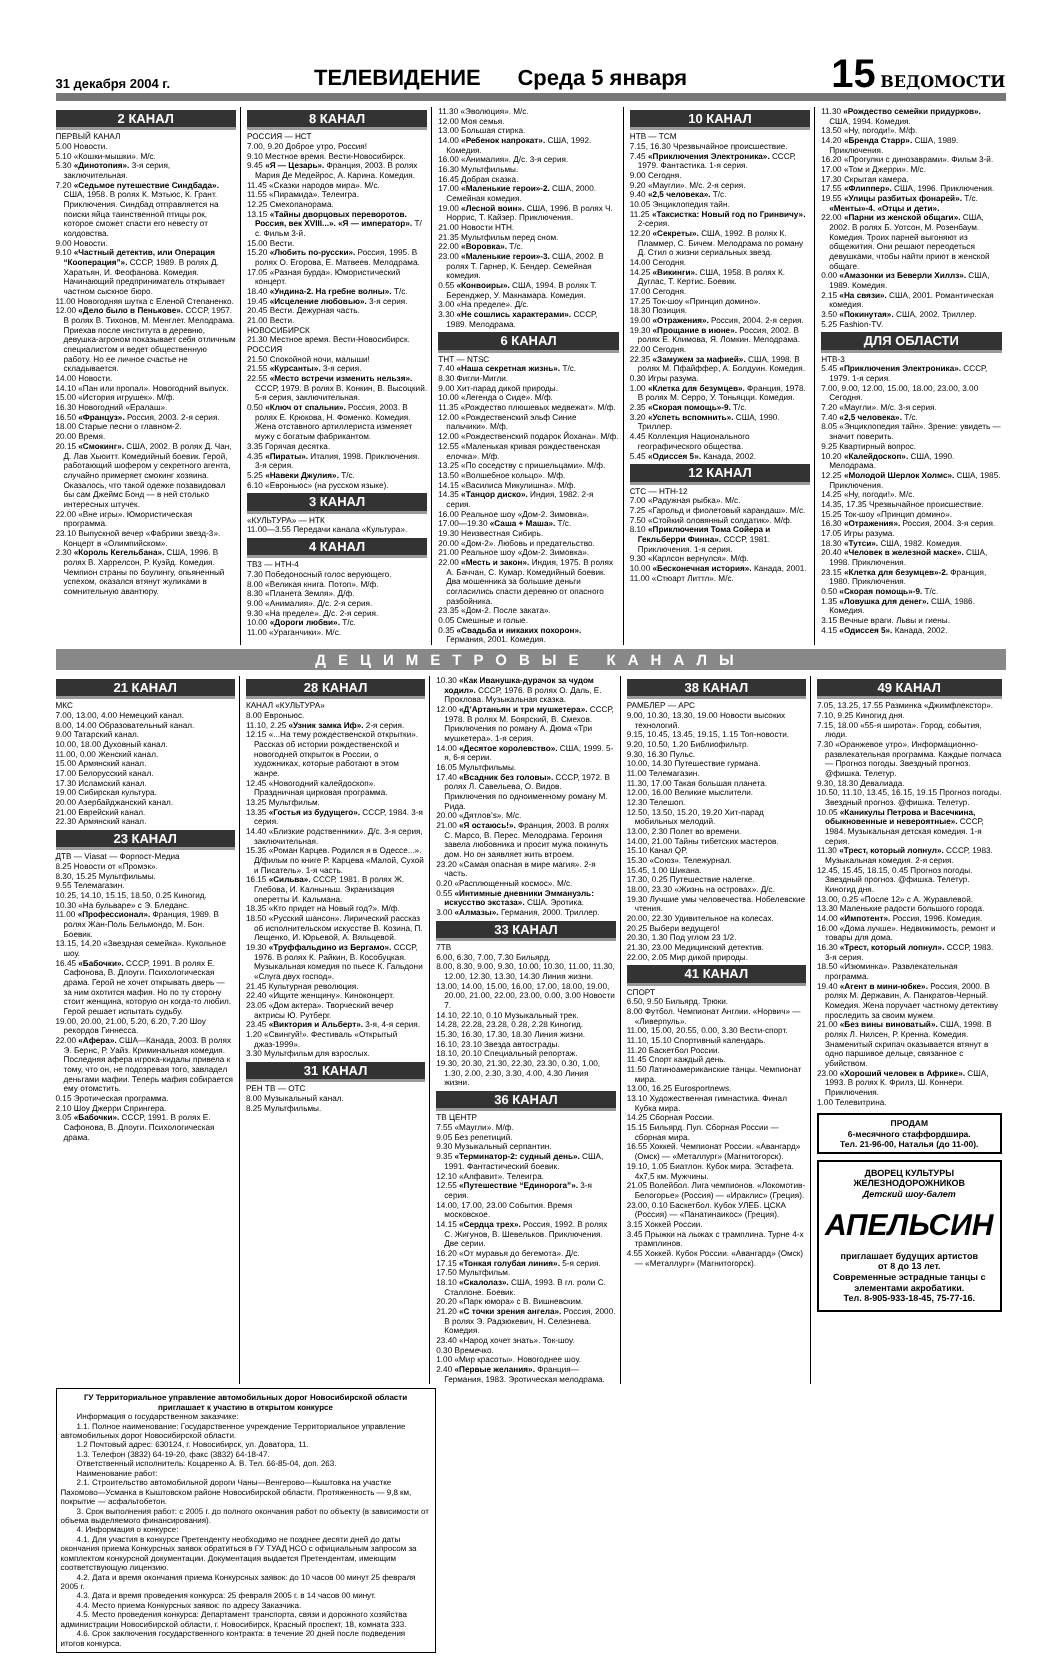31 декабря 2004 г. ТЕЛЕВИДЕНИЕ Среда 5 января 15 ВЕДОМОСТИ
2 КАНАЛ
ПЕРВЫЙ КАНАЛ
5.00 Новости.
5.10 «Кошки-мышки». М/с.
5.30 «Динотопия». 3-я серия, заключительная.
7.20 «Седьмое путешествие Синдбада». США, 1958. В ролях К. Мэтьюс, К. Грант. Приключения. Синдбад отправляется на поиски яйца таинственной птицы рок, которое сможет спасти его невесту от колдовства.
9.00 Новости.
9.10 «Частный детектив, или Операция “Кооперация”». СССР, 1989. В ролях Д. Харатьян, И. Феофанова. Комедия. Начинающий предприниматель открывает частном сыскное бюро.
11.00 Новогодняя шутка с Еленой Степаненко.
12.00 «Дело было в Пенькове». СССР, 1957. В ролях В. Тихонов, М. Менглет. Мелодрама. Приехав после института в деревню, девушка-агроном показывает себя отличным специалистом и ведет общественную работу. Но ее личное счастье не складывается.
14.00 Новости.
14.10 «Пан или пропал». Новогодний выпуск.
15.00 «История игрушек». М/ф.
16.30 Новогодний «Ералаш».
16.50 «Француз». Россия, 2003. 2-я серия.
18.00 Старые песни о главном-2.
20.00 Время.
20.15 «Смокинг». США, 2002. В ролях Д. Чан, Д. Лав Хьюитт. Комедийный боевик. Герой, работающий шофером у секретного агента, случайно примеряет смокинг хозяина. Оказалось, что такой одежке позавидовал бы сам Джеймс Бонд — в ней столько интересных штучек.
22.00 «Вне игры». Юмористическая программа.
23.10 Выпускной вечер «Фабрики звезд-3». Концерт в «Олимпийском».
2.30 «Король Кегельбана». США, 1996. В ролях В. Харрелсон, Р. Куэйд. Комедия. Чемпион страны по боулингу, опьяненный успехом, оказался втянут жуликами в сомнительную авантюру.
8 КАНАЛ
РОССИЯ — НСТ
7.00, 9.20 Доброе утро, Россия!
9.10 Местное время. Вести-Новосибирск.
9.45 «Я — Цезарь». Франция, 2003. В ролях Мария Де Медейрос, А. Карина. Комедия.
11.45 «Сказки народов мира». М/с.
11.55 «Пирамида». Телеигра.
12.25 Смехопанорама.
13.15 «Тайны дворцовых переворотов. Россия, век XVIII...». «Я — император». Т/с. Фильм 3-й.
15.00 Вести.
15.20 «Любить по-русски». Россия, 1995. В ролях О. Егорова, Е. Матвеев. Мелодрама.
17.05 «Разная бурда». Юмористический концерт.
18.40 «Ундина-2. На гребне волны». Т/с.
19.45 «Исцеление любовью». 3-я серия.
20.45 Вести. Дежурная часть.
21.00 Вести.
НОВОСИБИРСК
21.30 Местное время. Вести-Новосибирск.
РОССИЯ
21.50 Спокойной ночи, малыши!
21.55 «Курсанты». 3-я серия.
22.55 «Место встречи изменить нельзя». СССР, 1979. В ролях В. Конкин, В. Высоцкий. 5-я серия, заключительная.
0.50 «Ключ от спальни». Россия, 2003. В ролях Е. Крюкова, Н. Фоменко. Комедия. Жена отставного артиллериста изменяет мужу с богатым фабрикантом.
3.35 Горячая десятка.
4.35 «Пираты». Италия, 1998. Приключения. 3-я серия.
5.25 «Навеки Джулия». Т/с.
6.10 «Евроньюс» (на русском языке).
3 КАНАЛ
«КУЛЬТУРА» — НТК
11.00—3.55 Передачи канала «Культура».
4 КАНАЛ
ТВ3 — НТН-4
7.30 Победоносный голос верующего.
8.00 «Великая книга. Потоп». М/ф.
8.30 «Планета Земля». Д/ф.
9.00 «Анималия». Д/с. 2-я серия.
9.30 «На пределе». Д/с. 2-я серия.
10.00 «Дороги любви». Т/с.
11.00 «Ураганчики». М/с.
11.30 «Эволюция». М/с.
12.00 Моя семья.
13.00 Большая стирка.
14.00 «Ребенок напрокат». США, 1992. Комедия.
16.00 «Анималия». Д/с. 3-я серия.
16.30 Мультфильмы.
16.45 Добрая сказка.
17.00 «Маленькие герои»-2. США, 2000. Семейная комедия.
19.00 «Лесной воин». США, 1996. В ролях Ч. Норрис, Т. Кайзер. Приключения.
21.00 Новости НТН.
21.35 Мультфильм перед сном.
22.00 «Воровка». Т/с.
23.00 «Маленькие герои»-3. США, 2002. В ролях Т. Гарнер, К. Бендер. Семейная комедия.
0.55 «Конвоиры». США, 1994. В ролях Т. Беренджер, У. Макнамара. Комедия.
3.00 «На пределе». Д/с.
3.30 «Не сошлись характерами». СССР, 1989. Мелодрама.
6 КАНАЛ
ТНТ — NTSC
7.40 «Наша секретная жизнь». Т/с.
8.30 Фигли-Мигли.
9.00 Хит-парад дикой природы.
10.00 «Легенда о Сиде». М/ф.
11.35 «Рождество плюшевых медвежат». М/ф.
12.00 «Рождественский эльф Синие пальчики». М/ф.
12.00 «Рождественский подарок Йохана». М/ф.
12.55 «Маленькая кривая рождественская елочка». М/ф.
13.25 «По соседству с пришельцами». М/ф.
13.50 «Волшебное кольцо». М/ф.
14.15 «Василиса Микулишна». М/ф.
14.35 «Танцор диско». Индия, 1982. 2-я серия.
16.00 Реальное шоу «Дом-2. Зимовка».
17.00—19.30 «Саша + Маша». Т/с.
19.30 Неизвестная Сибирь.
20.00 «Дом-2». Любовь и предательство.
21.00 Реальное шоу «Дом-2. Зимовка».
22.00 «Месть и закон». Индия, 1975. В ролях А. Баччан, С. Кумар. Комедийный боевик. Два мошенника за большие деньги согласились спасти деревню от опасного разбойника.
23.35 «Дом-2. После заката».
0.05 Смешные и голые.
0.35 «Свадьба и никаких похорон». Германия, 2001. Комедия.
10 КАНАЛ
НТВ — ТСМ
7.15, 16.30 Чрезвычайное происшествие.
7.45 «Приключения Электроника». СССР, 1979. Фантастика. 1-я серия.
9.00 Сегодня.
9.20 «Маугли». М/с. 2-я серия.
9.40 «2,5 человека». Т/с.
10.05 Энциклопедия тайн.
11.25 «Таксистка: Новый год по Гринвичу». 2-серия.
12.20 «Секреты». США, 1992. В ролях К. Пламмер, С. Бичем. Мелодрама по роману Д. Стил о жизни сериальных звезд.
14.00 Сегодня.
14.25 «Викинги». США, 1958. В ролях К. Дуглас, Т. Кертис. Боевик.
17.00 Сегодня.
17.25 Ток-шоу «Принцип домино».
18.30 Позиция.
19.00 «Отражения». Россия, 2004. 2-я серия.
19.30 «Прощание в июне». Россия, 2002. В ролях Е. Климова, Я. Ломкин. Мелодрама.
22.00 Сегодня.
22.35 «Замужем за мафией». США, 1998. В ролях М. Пфайффер, А. Болдуин. Комедия.
0.30 Игры разума.
1.00 «Клетка для безумцев». Франция, 1978. В ролях М. Серро, У. Тоньяцци. Комедия.
2.35 «Скорая помощь»-9. Т/с.
3.20 «Успеть вспомнить». США, 1990. Триллер.
4.45 Коллекция Национального географического общества.
5.45 «Одиссея 5». Канада, 2002.
12 КАНАЛ
СТС — НТН-12
7.00 «Радужная рыбка». М/с.
7.25 «Гарольд и фиолетовый карандаш». М/с.
7.50 «Стойкий оловянный солдатик». М/ф.
8.10 «Приключения Тома Сойера и Гекльберри Финна». СССР, 1981. Приключения. 1-я серия.
9.30 «Карлсон вернулся». М/ф.
10.00 «Бесконечная история». Канада, 2001.
11.00 «Стюарт Литтл». М/с.
11.30 «Рождество семейки придурков». США, 1994. Комедия.
13.50 «Ну, погоди!». М/ф.
14.20 «Бренда Старр». США, 1989. Приключения.
16.20 «Прогулки с динозаврами». Фильм 3-й.
17.00 «Том и Джерри». М/с.
17.30 Скрытая камера.
17.55 «Флиппер». США, 1996. Приключения.
19.55 «Улицы разбитых фонарей». Т/с. «Менты»-4. «Отцы и дети».
22.00 «Парни из женской общаги». США, 2002. В ролях Б. Уотсон, М. Розенбаум. Комедия. Троих парней выгоняют из общежития. Они решают переодеться девушками, чтобы найти приют в женской общаге.
0.00 «Амазонки из Беверли Хиллз». США, 1989. Комедия.
2.15 «На связи». США, 2001. Романтическая комедия.
3.50 «Покинутая». США, 2002. Триллер.
5.25 Fashion-TV.
ДЛЯ ОБЛАСТИ
НТВ-3
5.45 «Приключения Электроника». СССР, 1979. 1-я серия.
7.00, 9.00, 12.00, 15.00, 18.00, 23.00, 3.00 Сегодня.
7.20 «Маугли». М/с. 3-я серия.
7.40 «2,5 человека». Т/с.
8.05 «Энциклопедия тайн». Зрение: увидеть — значит поверить.
9.25 Квартирный вопрос.
10.20 «Калейдоскоп». США, 1990. Мелодрама.
12.25 «Молодой Шерлок Холмс». США, 1985. Приключения.
14.25 «Ну, погоди!». М/с.
14.35, 17.35 Чрезвычайное происшествие.
15.25 Ток-шоу «Принцип домино».
16.30 «Отражения». Россия, 2004. 3-я серия.
17.05 Игры разума.
18.30 «Тутси». США, 1982. Комедия.
20.40 «Человек в железной маске». США, 1998. Приключения.
23.15 «Клетка для безумцев»-2. Франция, 1980. Приключения.
0.50 «Скорая помощь»-9. Т/с.
1.35 «Ловушка для денег». США, 1986. Комедия.
3.15 Вечные враги. Львы и гиены.
4.15 «Одиссея 5». Канада, 2002.
ДЕЦИМЕТРОВЫЕ КАНАЛЫ
21 КАНАЛ
МКС
7.00, 13.00, 4.00 Немецкий канал.
8.00, 14.00 Образовательный канал.
9.00 Татарский канал.
10.00, 18.00 Духовный канал.
11.00, 0.00 Женский канал.
15.00 Армянский канал.
17.00 Белорусский канал.
17.30 Исламский канал.
19.00 Сибирская культура.
20.00 Азербайджанский канал.
21.00 Еврейский канал.
22.30 Армянский канал.
23 КАНАЛ
ДТВ — Viasat — Форпост-Медиа
8.25 Новости от «Промэк».
8.30, 15.25 Мультфильмы.
9.55 Телемагазин.
10.25, 14.10, 15.15, 18.50, 0.25 Киногид.
10.30 «На бульваре» с Э. Бледанс.
11.00 «Профессионал». Франция, 1989. В ролях Жан-Поль Бельмондо, М. Бон. Боевик.
13.15, 14.20 «Звездная семейка». Кукольное шоу.
16.45 «Бабочки». СССР, 1991. В ролях Е. Сафонова, В. Длоуги. Психологическая драма. Герой не хочет открывать дверь — за ним охотится мафия. Но по ту сторону стоит женщина, которую он когда-то любил. Герой решает испытать судьбу.
19.00, 20.00, 21.00, 5.20, 6.20, 7.20 Шоу рекордов Гиннесса.
22.00 «Афера». США—Канада, 2003. В ролях Э. Бернс, Р. Уайз. Криминальная комедия. Последняя афера игрока-кидалы привела к тому, что он, не подозревая того, завладел деньгами мафии. Теперь мафия собирается ему отомстить.
0.15 Эротическая программа.
2.10 Шоу Джерри Спрингера.
3.05 «Бабочки». СССР, 1991. В ролях Е. Сафонова, В. Длоуги. Психологическая драма.
28 КАНАЛ
КАНАЛ «КУЛЬТУРА»
8.00 Евроньюс.
11.10, 2.25 «Узник замка Иф». 2-я серия.
12.15 «...На тему рождественской открытки». Рассказ об истории рождественской и новогодней открыток в России, о художниках, которые работают в этом жанре.
12.45 «Новогодний калейдоскоп». Праздничная цирковая программа.
13.25 Мультфильм.
13.35 «Гостья из будущего». СССР, 1984. 3-я серия.
14.40 «Близкие родственники». Д/с. 3-я серия, заключительная.
15.35 «Роман Карцев. Родился я в Одессе...». Д/фильм по книге Р. Карцева «Малой, Сухой и Писатель». 1-я часть.
16.15 «Сильва». СССР, 1981. В ролях Ж. Глебова, И. Калныньш. Экранизация оперетты И. Кальмана.
18.35 «Кто придет на Новый год?». М/ф.
18.50 «Русский шансон». Лирический рассказ об исполнительском искусстве В. Козина, П. Лещенко, И. Юрьевой, А. Вяльцевой.
19.30 «Труффальдино из Бергамо». СССР, 1976. В ролях К. Райкин, В. Кособуцкая. Музыкальная комедия по пьесе К. Гальдони «Слуга двух господ».
21.45 Культурная революция.
22.40 «Ищите женщину». Киноконцерт.
23.05 «Дом актера». Творческий вечер актрисы Ю. Рутберг.
23.45 «Виктория и Альберт». 3-я, 4-я серия.
1.20 «Свингуй!». Фестиваль «Открытый джаз-1999».
3.30 Мультфильм для взрослых.
31 КАНАЛ
РЕН ТВ — ОТС
8.00 Музыкальный канал.
8.25 Мультфильмы.
10.30 «Как Иванушка-дурачок за чудом ходил». СССР, 1976. В ролях О. Даль, Е. Проклова. Музыкальная сказка.
12.00 «Д’Артаньян и три мушкетера». СССР, 1978. В ролях М. Боярский, В. Смехов. Приключения по роману А. Дюма «Три мушкетера». 1-я серия.
14.00 «Десятое королевство». США, 1999. 5-я, 6-я серии.
16.05 Мультфильмы.
17.40 «Всадник без головы». СССР, 1972. В ролях Л. Савельева, О. Видов. Приключения по одноименному роману М. Рида.
20.00 «Дятлов’s». М/с.
21.00 «Я остаюсь!». Франция, 2003. В ролях С. Марсо, В. Перес. Мелодрама. Героиня завела любовника и просит мужа покинуть дом. Но он заявляет жить втроем.
23.20 «Самая опасная в мире магия». 2-я часть.
0.20 «Расплющенный космос». М/с.
0.55 «Интимные дневники Эммануэль: искусство экстаза». США. Эротика.
3.00 «Алмазы». Германия, 2000. Триллер.
33 КАНАЛ
7ТВ
6.00, 6.30, 7.00, 7.30 Бильярд.
8.00, 8.30, 9.00, 9.30, 10.00, 10.30, 11.00, 11.30, 12.00, 12.30, 13.30, 14.30 Линия жизни.
13.00, 14.00, 15.00, 16.00, 17.00, 18.00, 19.00, 20.00, 21.00, 22.00, 23.00, 0.00, 3.00 Новости 7.
14.10, 22.10, 0.10 Музыкальный трек.
14.28, 22.28, 23.28, 0.28, 2.28 Киногид.
15.30, 16.30, 17.30, 18.30 Линия жизни.
16.10, 23.10 Звезда автострады.
18.10, 20.10 Специальный репортаж.
19.30, 20.30, 21.30, 22.30, 23.30, 0.30, 1.00, 1.30, 2.00, 2.30, 3.30, 4.00, 4.30 Линия жизни.
36 КАНАЛ
ТВ ЦЕНТР
7.55 «Маугли». М/ф.
9.05 Без репетиций.
9.30 Музыкальный серпантин.
9.35 «Терминатор-2: судный день». США, 1991. Фантастический боевик.
12.10 «Алфавит». Телеигра.
12.55 «Путешествие “Единорога”». 3-я серия.
14.00, 17.00, 23.00 События. Время московское.
14.15 «Сердца трех». Россия, 1992. В ролях С. Жигунов, В. Шевельков. Приключения. Две серии.
16.20 «От муравья до бегемота». Д/с.
17.15 «Тонкая голубая линия». 5-я серия.
17.50 Мультфильм.
18.10 «Скалолаз». США, 1993. В гл. роли С. Сталлоне. Боевик.
20.20 «Парк юмора» с В. Вишневским.
21.20 «С точки зрения ангела». Россия, 2000. В ролях Э. Радзюкевич, Н. Селезнева. Комедия.
23.40 «Народ хочет знать». Ток-шоу.
0.30 Времечко.
1.00 «Мир красоты». Новогоднее шоу.
2.40 «Первые желания». Франция—Германия, 1983. Эротическая мелодрама.
38 КАНАЛ
РАМБЛЕР — АРС
9.00, 10.30, 13.30, 19.00 Новости высоких технологий.
9.15, 10.45, 13.45, 19.15, 1.15 Топ-новости.
9.20, 10.50, 1.20 Библиофильтр.
9.30, 16.30 Пульс.
10.00, 14.30 Путешествие гурмана.
11.00 Телемагазин.
11.30, 17.00 Такая большая планета.
12.00, 16.00 Великие мыслители.
12.30 Телешоп.
12.50, 13.50, 15.20, 19.20 Хит-парад мобильных мелодий.
13.00, 2.30 Полет во времени.
14.00, 21.00 Тайны тибетских мастеров.
15.10 Канал QP.
15.30 «Союз». Тележурнал.
15.45, 1.00 Шикана.
17.30, 0.25 Путешествие налегке.
18.00, 23.30 «Жизнь на островах». Д/с.
19.30 Лучшие умы человечества. Нобелевские чтения.
20.00, 22.30 Удивительное на колесах.
20.25 Выбери ведущего!
20.30, 1.30 Под углом 23 1/2.
21.30, 23.00 Медицинский детектив.
22.00, 2.05 Мир дикой природы.
41 КАНАЛ
СПОРТ
6.50, 9.50 Бильярд. Трюки.
8.00 Футбол. Чемпионат Англии. «Норвич» — «Ливерпуль».
11.00, 15.00, 20.55, 0.00, 3.30 Вести-спорт.
11.10, 15.10 Спортивный календарь.
11.20 Баскетбол России.
11.45 Спорт каждый день.
11.50 Латиноамериканские танцы. Чемпионат мира.
13.00, 16.25 Eurosportnews.
13.10 Художественная гимнастика. Финал Кубка мира.
14.25 Сборная России.
15.15 Бильярд. Пул. Сборная России — сборная мира.
16.55 Хоккей. Чемпионат России. «Авангард» (Омск) — «Металлург» (Магнитогорск).
19.10, 1.05 Биатлон. Кубок мира. Эстафета. 4х7,5 км. Мужчины.
21.05 Волейбол. Лига чемпионов. «Локомотив-Белогорье» (Россия) — «Ираклис» (Греция).
23.00, 0.10 Баскетбол. Кубок УЛЕБ. ЦСКА (Россия) — «Панатинаикос» (Греция).
3.15 Хоккей России.
3.45 Прыжки на лыжах с трамплина. Турне 4-х трамплинов.
4.55 Хоккей. Кубок России. «Авангард» (Омск) — «Металлург» (Магнитогорск).
49 КАНАЛ
7.05, 13.25, 17.55 Разминка «Джимфлекстор».
7.10, 9.25 Киногид дня.
7.15, 18.00 «55-я широта». Город, события, люди.
7.30 «Оранжевое утро». Информационно-развлекательная программа. Каждые полчаса — Прогноз погоды. Звездный прогноз. @фишка. Телетур.
9.30, 18.30 Девалиада.
10.50, 11.10, 13.45, 16.15, 19.15 Прогноз погоды. Звездный прогноз. @фишка. Телетур.
10.05 «Каникулы Петрова и Васечкина, обыкновенные и невероятные». СССР, 1984. Музыкальная детская комедия. 1-я серия.
11.30 «Трест, который лопнул». СССР, 1983. Музыкальная комедия. 2-я серия.
12.45, 15.45, 18.15, 0.45 Прогноз погоды. Звездный прогноз. @фишка. Телетур. Киногид дня.
13.00, 0.25 «После 12» с А. Журавлевой.
13.30 Маленькие радости большого города.
14.00 «Импотент». Россия, 1996. Комедия.
16.00 «Дома лучше». Недвижимость, ремонт и товары для дома.
16.30 «Трест, который лопнул». СССР, 1983. 3-я серия.
18.50 «Изюминка». Развлекательная программа.
19.40 «Агент в мини-юбке». Россия, 2000. В ролях М. Державин, А. Панкратов-Черный. Комедия. Жена поручает частному детективу проследить за своим мужем.
21.00 «Без вины виноватый». США, 1998. В ролях Л. Нилсен, Р. Кренна. Комедия. Знаменитый скрипач оказывается втянут в одно паршивое дельце, связанное с убийством.
23.00 «Хороший человек в Африке». США, 1993. В ролях К. Фрилз, Ш. Коннери. Приключения.
1.00 Телевитрина.
ПРОДАМ
6-месячного стаффордшира.
Тел. 21-96-00, Наталья (до 11-00).
ДВОРЕЦ КУЛЬТУРЫ ЖЕЛЕЗНОДОРОЖНИКОВ
Детский шоу-балет
АПЕЛЬСИН
приглашает будущих артистов
от 8 до 13 лет.
Современные эстрадные танцы с элементами акробатики.
Тел. 8-905-933-18-45, 75-77-16.
ГУ Территориальное управление автомобильных дорог Новосибирской области приглашает к участию в открытом конкурсе
Информация о государственном заказчике:
1.1. Полное наименование: Государственное учреждение Территориальное управление автомобильных дорог Новосибирской области.
1.2 Почтовый адрес: 630124, г. Новосибирск, ул. Доватора, 11.
1.3. Телефон (3832) 64-19-20, факс (3832) 64-18-47.
Ответственный исполнитель: Коцаренко А. В. Тел. 66-85-04, доп. 263.
Наименование работ:
2.1. Строительство автомобильной дороги Чаны—Венгерово—Кыштовка на участке Пахомово—Усманка в Кыштовском районе Новосибирской области. Протяженность — 9,8 км, покрытие — асфальтобетон.
3. Срок выполнения работ: с 2005 г. до полного окончания работ по объекту (в зависимости от объема выделяемого финансирования).
4. Информация о конкурсе:
4.1. Для участия в конкурсе Претенденту необходимо не позднее десяти дней до даты окончания приема Конкурсных заявок обратиться в ГУ ТУАД НСО с официальным запросом за комплектом конкурсной документации. Документация выдается Претендентам, имеющим соответствующую лицензию.
4.2. Дата и время окончания приема Конкурсных заявок: до 10 часов 00 минут 25 февраля 2005 г.
4.3. Дата и время проведения конкурса: 25 февраля 2005 г. в 14 часов 00 минут.
4.4. Место приема Конкурсных заявок: по адресу Заказчика.
4.5. Место проведения конкурса: Департамент транспорта, связи и дорожного хозяйства администрации Новосибирской области, г. Новосибирск, Красный проспект, 18, комната 333.
4.6. Срок заключения государственного контракта: в течение 20 дней после подведения итогов конкурса.